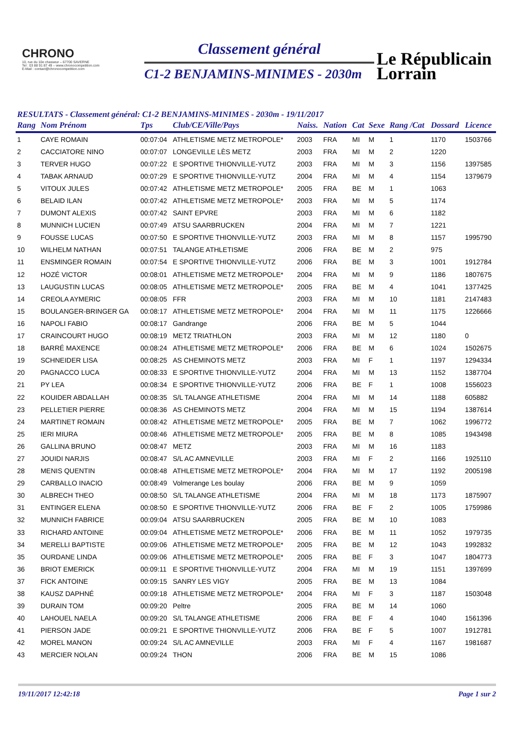CHRONO
10, rue du 10e chasseur – 67700 SAVERNE
Tel : 03 88 91 87 49 – www.chronocompetition.com
E-Mail : contact@chronocompetition.com
Classement général
C1-2 BENJAMINS-MINIMES - 2030m
Le Républicain
Lorrain
RESULTATS - Classement général: C1-2 BENJAMINS-MINIMES - 2030m - 19/11/2017
| Rang | Nom Prénom | Tps | Club/CE/Ville/Pays | Naiss. | Nation | Cat | Sexe | Rang /Cat | Dossard | Licence |
| --- | --- | --- | --- | --- | --- | --- | --- | --- | --- | --- |
| 1 | CAYE ROMAIN | 00:07:04 | ATHLETISME METZ METROPOLE* | 2003 | FRA | MI | M | 1 | 1170 | 1503766 |
| 2 | CACCIATORE NINO | 00:07:07 | LONGEVILLE LÈS METZ | 2003 | FRA | MI | M | 2 | 1220 | |
| 3 | TERVER HUGO | 00:07:22 | E SPORTIVE THIONVILLE-YUTZ | 2003 | FRA | MI | M | 3 | 1156 | 1397585 |
| 4 | TABAK ARNAUD | 00:07:29 | E SPORTIVE THIONVILLE-YUTZ | 2004 | FRA | MI | M | 4 | 1154 | 1379679 |
| 5 | VITOUX JULES | 00:07:42 | ATHLETISME METZ METROPOLE* | 2005 | FRA | BE | M | 1 | 1063 | |
| 6 | BELAID ILAN | 00:07:42 | ATHLETISME METZ METROPOLE* | 2003 | FRA | MI | M | 5 | 1174 | |
| 7 | DUMONT ALEXIS | 00:07:42 | SAINT EPVRE | 2003 | FRA | MI | M | 6 | 1182 | |
| 8 | MUNNICH LUCIEN | 00:07:49 | ATSU SAARBRUCKEN | 2004 | FRA | MI | M | 7 | 1221 | |
| 9 | FOUSSE LUCAS | 00:07:50 | E SPORTIVE THIONVILLE-YUTZ | 2003 | FRA | MI | M | 8 | 1157 | 1995790 |
| 10 | WILHELM NATHAN | 00:07:51 | TALANGE ATHLETISME | 2006 | FRA | BE | M | 2 | 975 | |
| 11 | ENSMINGER ROMAIN | 00:07:54 | E SPORTIVE THIONVILLE-YUTZ | 2006 | FRA | BE | M | 3 | 1001 | 1912784 |
| 12 | HOZÉ VICTOR | 00:08:01 | ATHLETISME METZ METROPOLE* | 2004 | FRA | MI | M | 9 | 1186 | 1807675 |
| 13 | LAUGUSTIN LUCAS | 00:08:05 | ATHLETISME METZ METROPOLE* | 2005 | FRA | BE | M | 4 | 1041 | 1377425 |
| 14 | CREOLA AYMERIC | 00:08:05 | FFR | 2003 | FRA | MI | M | 10 | 1181 | 2147483 |
| 15 | BOULANGER-BRINGER GA | 00:08:17 | ATHLETISME METZ METROPOLE* | 2004 | FRA | MI | M | 11 | 1175 | 1226666 |
| 16 | NAPOLI FABIO | 00:08:17 | Gandrange | 2006 | FRA | BE | M | 5 | 1044 | |
| 17 | CRAINCOURT HUGO | 00:08:19 | METZ TRIATHLON | 2003 | FRA | MI | M | 12 | 1180 | 0 |
| 18 | BARRÉ MAXENCE | 00:08:24 | ATHLETISME METZ METROPOLE* | 2006 | FRA | BE | M | 6 | 1024 | 1502675 |
| 19 | SCHNEIDER LISA | 00:08:25 | AS CHEMINOTS METZ | 2003 | FRA | MI | F | 1 | 1197 | 1294334 |
| 20 | PAGNACCO LUCA | 00:08:33 | E SPORTIVE THIONVILLE-YUTZ | 2004 | FRA | MI | M | 13 | 1152 | 1387704 |
| 21 | PY LEA | 00:08:34 | E SPORTIVE THIONVILLE-YUTZ | 2006 | FRA | BE | F | 1 | 1008 | 1556023 |
| 22 | KOUIDER ABDALLAH | 00:08:35 | S/L TALANGE ATHLETISME | 2004 | FRA | MI | M | 14 | 1188 | 605882 |
| 23 | PELLETIER PIERRE | 00:08:36 | AS CHEMINOTS METZ | 2004 | FRA | MI | M | 15 | 1194 | 1387614 |
| 24 | MARTINET ROMAIN | 00:08:42 | ATHLETISME METZ METROPOLE* | 2005 | FRA | BE | M | 7 | 1062 | 1996772 |
| 25 | IERI MIURA | 00:08:46 | ATHLETISME METZ METROPOLE* | 2005 | FRA | BE | M | 8 | 1085 | 1943498 |
| 26 | GALLINA BRUNO | 00:08:47 | METZ | 2003 | FRA | MI | M | 16 | 1183 | |
| 27 | JOUIDI NARJIS | 00:08:47 | S/L AC AMNEVILLE | 2003 | FRA | MI | F | 2 | 1166 | 1925110 |
| 28 | MENIS QUENTIN | 00:08:48 | ATHLETISME METZ METROPOLE* | 2004 | FRA | MI | M | 17 | 1192 | 2005198 |
| 29 | CARBALLO INACIO | 00:08:49 | Volmerange Les boulay | 2006 | FRA | BE | M | 9 | 1059 | |
| 30 | ALBRECH THEO | 00:08:50 | S/L TALANGE ATHLETISME | 2004 | FRA | MI | M | 18 | 1173 | 1875907 |
| 31 | ENTINGER ELENA | 00:08:50 | E SPORTIVE THIONVILLE-YUTZ | 2006 | FRA | BE | F | 2 | 1005 | 1759986 |
| 32 | MUNNICH FABRICE | 00:09:04 | ATSU SAARBRUCKEN | 2005 | FRA | BE | M | 10 | 1083 | |
| 33 | RICHARD ANTOINE | 00:09:04 | ATHLETISME METZ METROPOLE* | 2006 | FRA | BE | M | 11 | 1052 | 1979735 |
| 34 | MERELLI BAPTISTE | 00:09:06 | ATHLETISME METZ METROPOLE* | 2005 | FRA | BE | M | 12 | 1043 | 1992832 |
| 35 | OURDANE LINDA | 00:09:06 | ATHLETISME METZ METROPOLE* | 2005 | FRA | BE | F | 3 | 1047 | 1804773 |
| 36 | BRIOT EMERICK | 00:09:11 | E SPORTIVE THIONVILLE-YUTZ | 2004 | FRA | MI | M | 19 | 1151 | 1397699 |
| 37 | FICK ANTOINE | 00:09:15 | SANRY LES VIGY | 2005 | FRA | BE | M | 13 | 1084 | |
| 38 | KAUSZ DAPHNÉ | 00:09:18 | ATHLETISME METZ METROPOLE* | 2004 | FRA | MI | F | 3 | 1187 | 1503048 |
| 39 | DURAIN TOM | 00:09:20 | Peltre | 2005 | FRA | BE | M | 14 | 1060 | |
| 40 | LAHOUEL NAELA | 00:09:20 | S/L TALANGE ATHLETISME | 2006 | FRA | BE | F | 4 | 1040 | 1561396 |
| 41 | PIERSON JADE | 00:09:21 | E SPORTIVE THIONVILLE-YUTZ | 2006 | FRA | BE | F | 5 | 1007 | 1912781 |
| 42 | MOREL MANON | 00:09:24 | S/L AC AMNEVILLE | 2003 | FRA | MI | F | 4 | 1167 | 1981687 |
| 43 | MERCIER NOLAN | 00:09:24 | THON | 2006 | FRA | BE | M | 15 | 1086 | |
19/11/2017 12:42:18 Page 1 sur 2